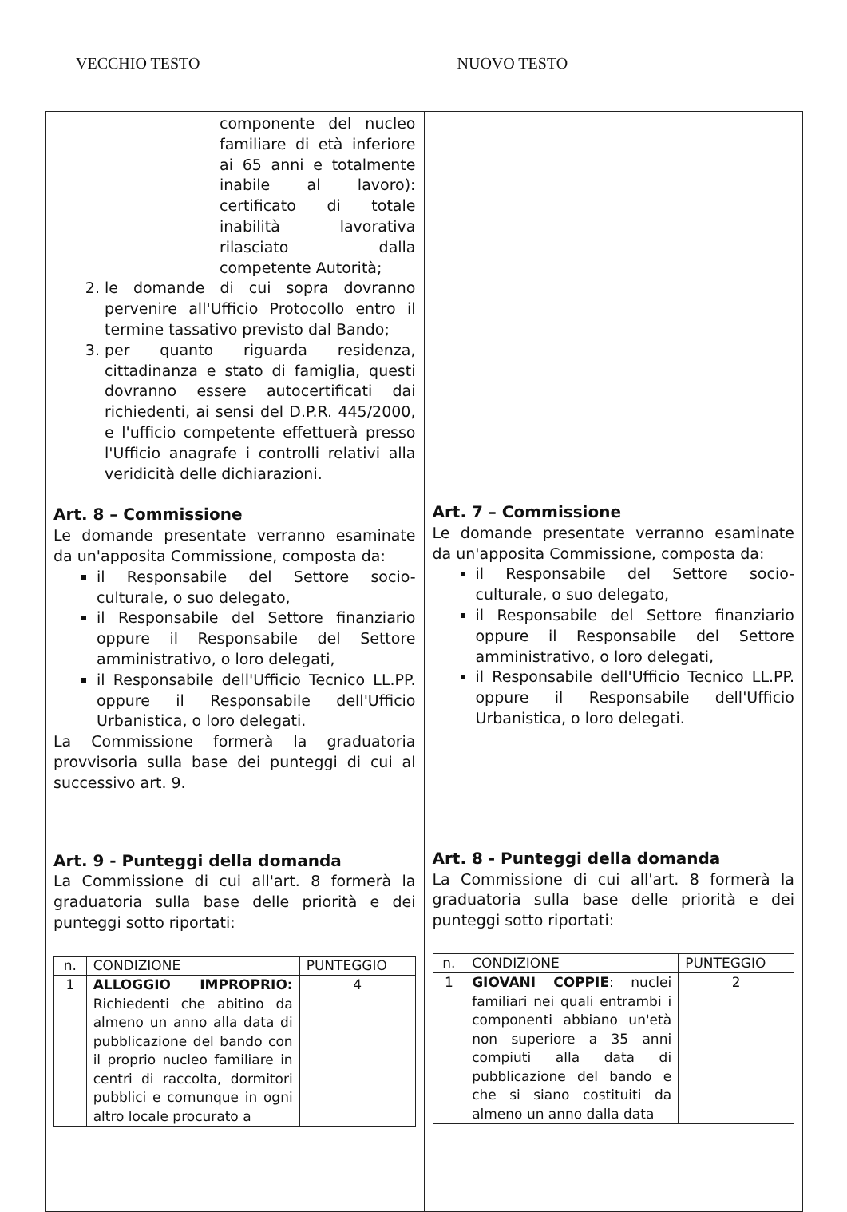VECCHIO TESTO NUOVO TESTO
| componente del nucleo familiare di età inferiore ai 65 anni e totalmente inabile al lavoro): certificato di totale inabilità lavorativa rilasciato dalla competente Autorità; 2. le domande di cui sopra dovranno pervenire all'Ufficio Protocollo entro il termine tassativo previsto dal Bando; 3. per quanto riguarda residenza, cittadinanza e stato di famiglia, questi dovranno essere autocertificati dai richiedenti, ai sensi del D.P.R. 445/2000, e l'ufficio competente effettuerà presso l'Ufficio anagrafe i controlli relativi alla veridicità delle dichiarazioni. Art. 8 – Commissione Le domande presentate verranno esaminate da un'apposita Commissione, composta da: il Responsabile del Settore socio-culturale, o suo delegato, il Responsabile del Settore finanziario oppure il Responsabile del Settore amministrativo, o loro delegati, il Responsabile dell'Ufficio Tecnico LL.PP. oppure il Responsabile dell'Ufficio Urbanistica, o loro delegati. La Commissione formerà la graduatoria provvisoria sulla base dei punteggi di cui al successivo art. 9. Art. 9 - Punteggi della domanda La Commissione di cui all'art. 8 formerà la graduatoria sulla base delle priorità e dei punteggi sotto riportati: / n. / CONDIZIONE / PUNTEGGIO / / 1 / ALLOGGIO IMPROPRIO: Richiedenti che abitino da almeno un anno alla data di pubblicazione del bando con il proprio nucleo familiare in centri di raccolta, dormitori pubblici e comunque in ogni altro locale procurato a / 4 / | Art. 7 – Commissione Le domande presentate verranno esaminate da un'apposita Commissione, composta da: il Responsabile del Settore socio-culturale, o suo delegato, il Responsabile del Settore finanziario oppure il Responsabile del Settore amministrativo, o loro delegati, il Responsabile dell'Ufficio Tecnico LL.PP. oppure il Responsabile dell'Ufficio Urbanistica, o loro delegati. Art. 8 - Punteggi della domanda La Commissione di cui all'art. 8 formerà la graduatoria sulla base delle priorità e dei punteggi sotto riportati: / n. / CONDIZIONE / PUNTEGGIO / / 1 / GIOVANI COPPIE : nuclei familiari nei quali entrambi i componenti abbiano un'età non superiore a 35 anni compiuti alla data di pubblicazione del bando e che si siano costituiti da almeno un anno dalla data / 2 / |